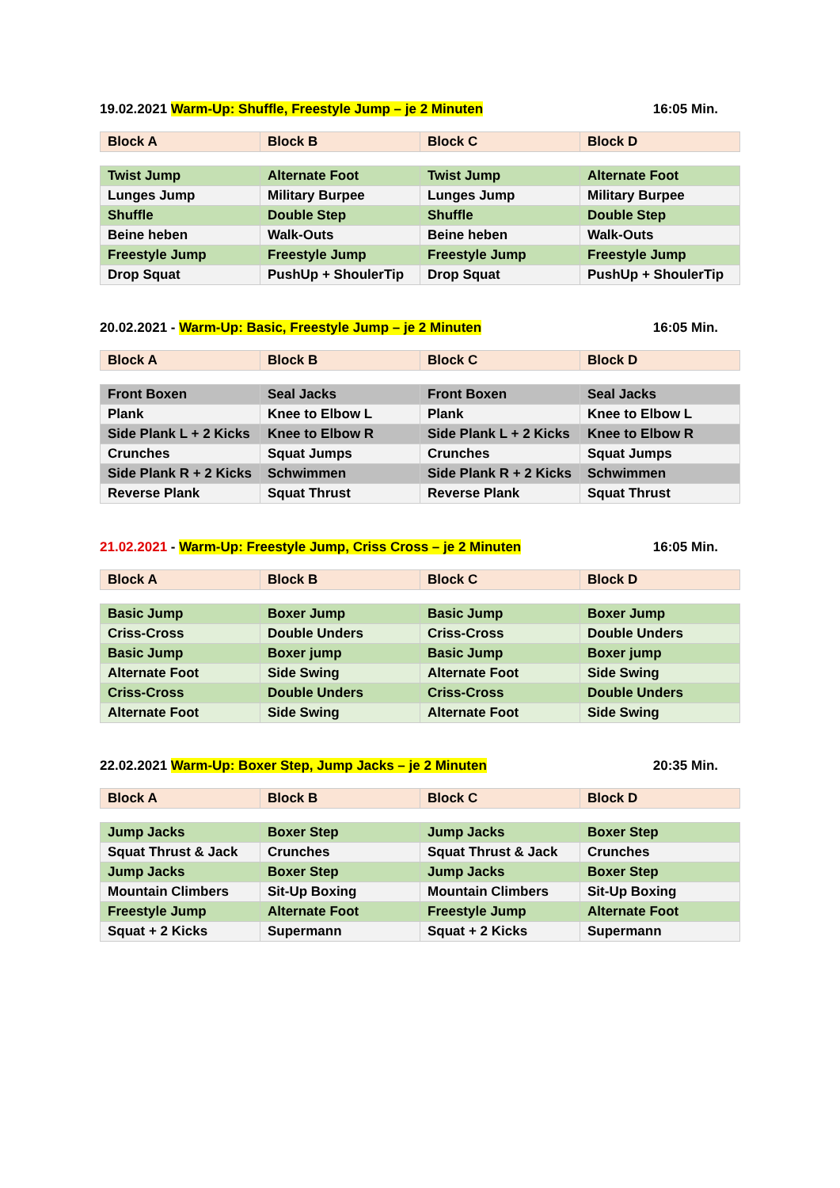19.02.2021 Warm-Up: Shuffle, Freestyle Jump – je 2 Minuten 16:05 Min.
| Block A | Block B | Block C | Block D |
| Twist Jump | Alternate Foot | Twist Jump | Alternate Foot |
| Lunges Jump | Military Burpee | Lunges Jump | Military Burpee |
| Shuffle | Double Step | Shuffle | Double Step |
| Beine heben | Walk-Outs | Beine heben | Walk-Outs |
| Freestyle Jump | Freestyle Jump | Freestyle Jump | Freestyle Jump |
| Drop Squat | PushUp + ShoulerTip | Drop Squat | PushUp + ShoulerTip |
20.02.2021 - Warm-Up: Basic, Freestyle Jump – je 2 Minuten 16:05 Min.
| Block A | Block B | Block C | Block D |
| Front Boxen | Seal Jacks | Front Boxen | Seal Jacks |
| Plank | Knee to Elbow L | Plank | Knee to Elbow L |
| Side Plank L + 2 Kicks | Knee to Elbow R | Side Plank L + 2 Kicks | Knee to Elbow R |
| Crunches | Squat Jumps | Crunches | Squat Jumps |
| Side Plank R + 2 Kicks | Schwimmen | Side Plank R + 2 Kicks | Schwimmen |
| Reverse Plank | Squat Thrust | Reverse Plank | Squat Thrust |
21.02.2021 - Warm-Up: Freestyle Jump, Criss Cross – je 2 Minuten 16:05 Min.
| Block A | Block B | Block C | Block D |
| Basic Jump | Boxer Jump | Basic Jump | Boxer Jump |
| Criss-Cross | Double Unders | Criss-Cross | Double Unders |
| Basic Jump | Boxer jump | Basic Jump | Boxer jump |
| Alternate Foot | Side Swing | Alternate Foot | Side Swing |
| Criss-Cross | Double Unders | Criss-Cross | Double Unders |
| Alternate Foot | Side Swing | Alternate Foot | Side Swing |
22.02.2021 Warm-Up: Boxer Step, Jump Jacks – je 2 Minuten 20:35 Min.
| Block A | Block B | Block C | Block D |
| Jump Jacks | Boxer Step | Jump Jacks | Boxer Step |
| Squat Thrust & Jack | Crunches | Squat Thrust & Jack | Crunches |
| Jump Jacks | Boxer Step | Jump Jacks | Boxer Step |
| Mountain Climbers | Sit-Up Boxing | Mountain Climbers | Sit-Up Boxing |
| Freestyle Jump | Alternate Foot | Freestyle Jump | Alternate Foot |
| Squat + 2 Kicks | Supermann | Squat + 2 Kicks | Supermann |